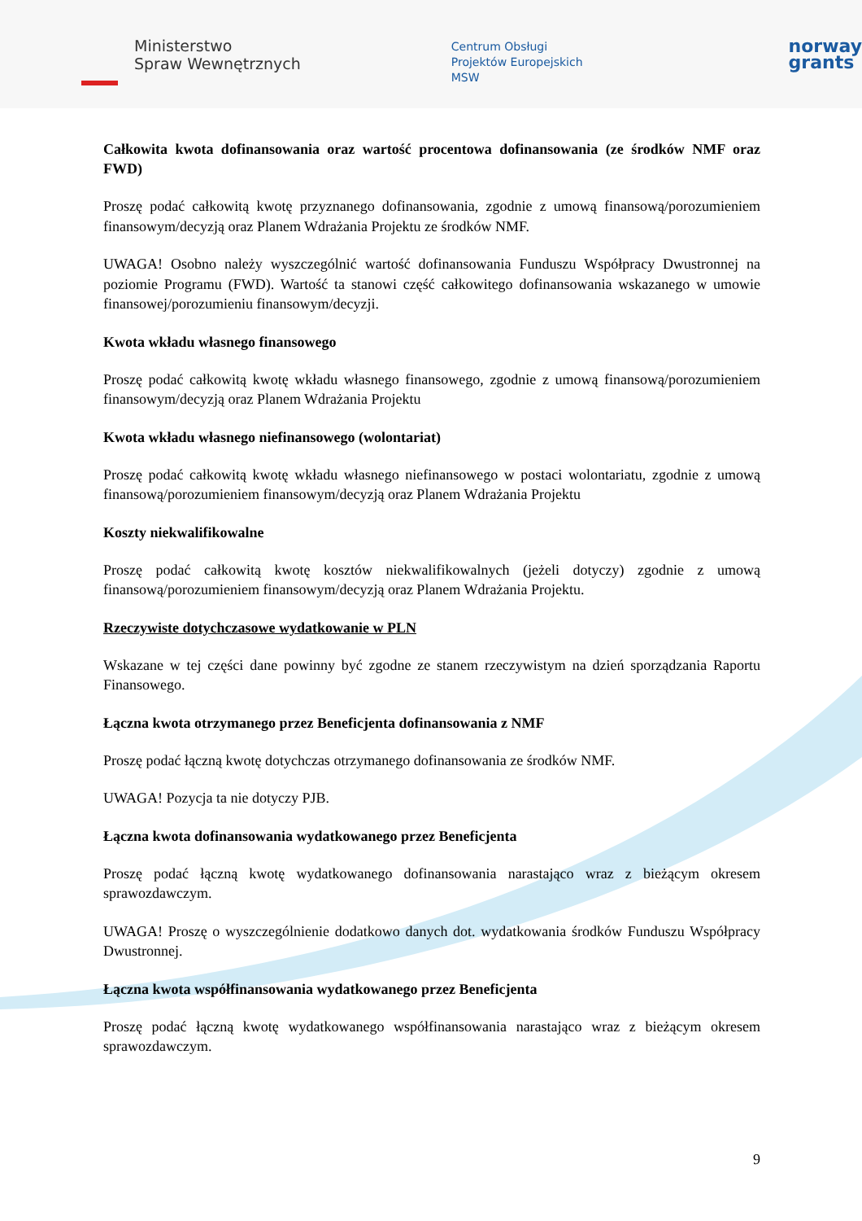Ministerstwo
Spraw Wewnętrznych
Centrum Obsługi
Projektów Europejskich
MSW
norway
grants
Całkowita kwota dofinansowania oraz wartość procentowa dofinansowania (ze środków NMF oraz FWD)
Proszę podać całkowitą kwotę przyznanego dofinansowania, zgodnie z umową finansową/porozumieniem finansowym/decyzją oraz Planem Wdrażania Projektu ze środków NMF.
UWAGA! Osobno należy wyszczególnić wartość dofinansowania Funduszu Współpracy Dwustronnej na poziomie Programu (FWD). Wartość ta stanowi część całkowitego dofinansowania wskazanego w umowie finansowej/porozumieniu finansowym/decyzji.
Kwota wkładu własnego finansowego
Proszę podać całkowitą kwotę wkładu własnego finansowego, zgodnie z umową finansową/porozumieniem finansowym/decyzją oraz Planem Wdrażania Projektu
Kwota wkładu własnego niefinansowego (wolontariat)
Proszę podać całkowitą kwotę wkładu własnego niefinansowego w postaci wolontariatu, zgodnie z umową finansową/porozumieniem finansowym/decyzją oraz Planem Wdrażania Projektu
Koszty niekwalifikowalne
Proszę podać całkowitą kwotę kosztów niekwalifikowalnych (jeżeli dotyczy) zgodnie z umową finansową/porozumieniem finansowym/decyzją oraz Planem Wdrażania Projektu.
Rzeczywiste dotychczasowe wydatkowanie w PLN
Wskazane w tej części dane powinny być zgodne ze stanem rzeczywistym na dzień sporządzania Raportu Finansowego.
Łączna kwota otrzymanego przez Beneficjenta dofinansowania z NMF
Proszę podać łączną kwotę dotychczas otrzymanego dofinansowania ze środków NMF.
UWAGA! Pozycja ta nie dotyczy PJB.
Łączna kwota dofinansowania wydatkowanego przez Beneficjenta
Proszę podać łączną kwotę wydatkowanego dofinansowania narastająco wraz z bieżącym okresem sprawozdawczym.
UWAGA! Proszę o wyszczególnienie dodatkowo danych dot. wydatkowania środków Funduszu Współpracy Dwustronnej.
Łączna kwota współfinansowania wydatkowanego przez Beneficjenta
Proszę podać łączną kwotę wydatkowanego współfinansowania narastająco wraz z bieżącym okresem sprawozdawczym.
9